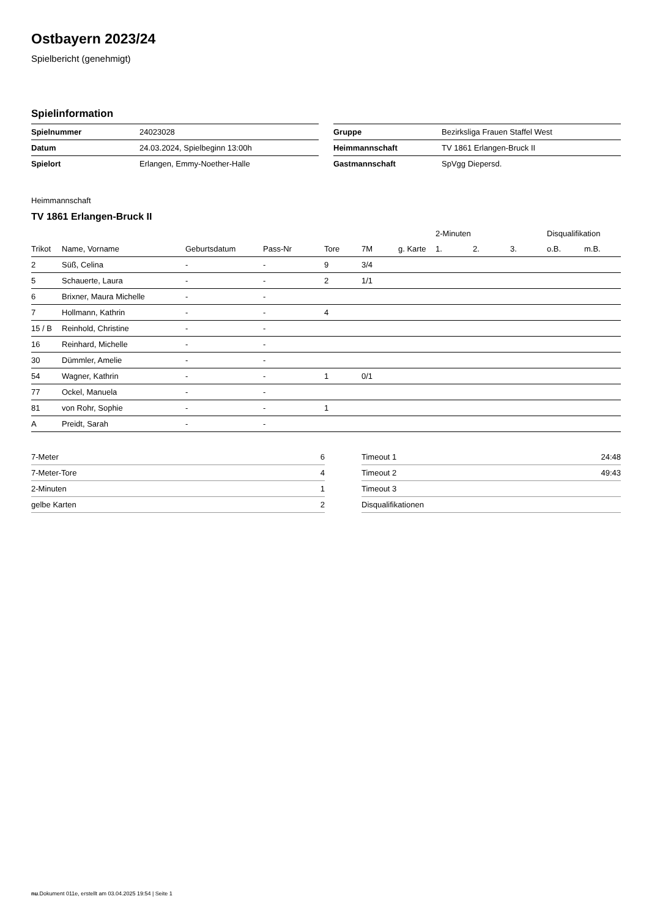Ostbayern 2023/24
Spielbericht (genehmigt)
Spielinformation
| Spielnummer | 24023028 |
| Datum | 24.03.2024, Spielbeginn 13:00h |
| Spielort | Erlangen, Emmy-Noether-Halle |
| Gruppe | Bezirksliga Frauen Staffel West |
| Heimmannschaft | TV 1861 Erlangen-Bruck II |
| Gastmannschaft | SpVgg Diepersd. |
Heimmannschaft
TV 1861 Erlangen-Bruck II
| | | | | | | | 2-Minuten | | | Disqualifikation | |
| --- | --- | --- | --- | --- | --- | --- | --- | --- | --- | --- | --- |
| Trikot | Name, Vorname | Geburtsdatum | Pass-Nr | Tore | 7M | g. Karte | 1. | 2. | 3. | o.B. | m.B. |
| 2 | Süß, Celina | - | - | 9 | 3/4 | | | | | | |
| 5 | Schauerte, Laura | - | - | 2 | 1/1 | | | | | | |
| 6 | Brixner, Maura Michelle | - | - | | | | | | | | |
| 7 | Hollmann, Kathrin | - | - | 4 | | | | | | | |
| 15 / B | Reinhold, Christine | - | - | | | | | | | | |
| 16 | Reinhard, Michelle | - | - | | | | | | | | |
| 30 | Dümmler, Amelie | - | - | | | | | | | | |
| 54 | Wagner, Kathrin | - | - | 1 | 0/1 | | | | | | |
| 77 | Ockel, Manuela | - | - | | | | | | | | |
| 81 | von Rohr, Sophie | - | - | 1 | | | | | | | |
| A | Preidt, Sarah | - | - | | | | | | | | |
| 7-Meter | 6 |
| 7-Meter-Tore | 4 |
| 2-Minuten | 1 |
| gelbe Karten | 2 |
| Timeout 1 | 24:48 |
| Timeout 2 | 49:43 |
| Timeout 3 | |
| Disqualifikationen | |
nu.Dokument 011e, erstellt am 03.04.2025 19:54 | Seite 1